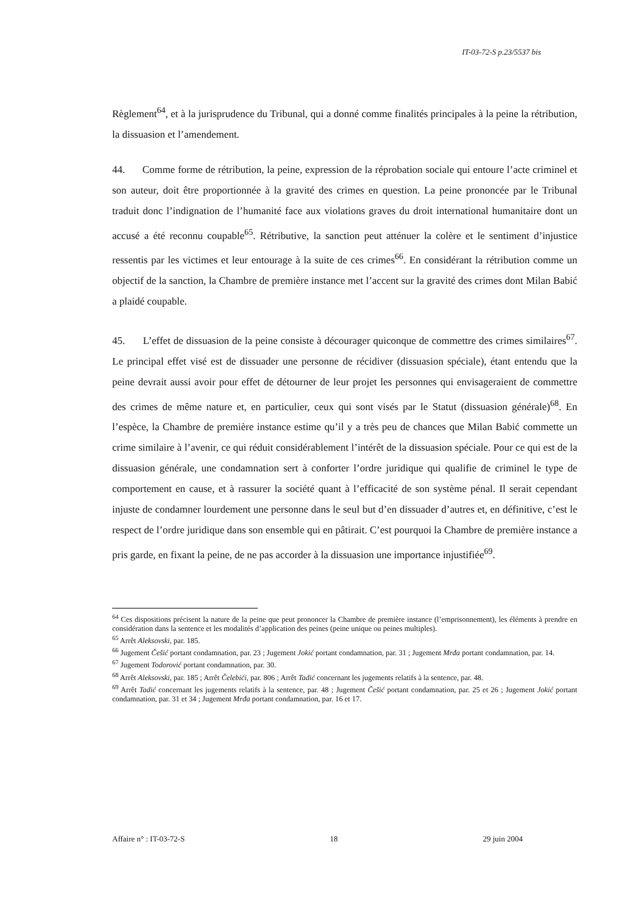IT-03-72-S p.23/5537 bis
Règlement<sup>64</sup>, et à la jurisprudence du Tribunal, qui a donné comme finalités principales à la peine la rétribution, la dissuasion et l’amendement.
44. Comme forme de rétribution, la peine, expression de la réprobation sociale qui entoure l’acte criminel et son auteur, doit être proportionnée à la gravité des crimes en question. La peine prononcée par le Tribunal traduit donc l’indignation de l’humanité face aux violations graves du droit international humanitaire dont un accusé a été reconnu coupable<sup>65</sup>. Rétributive, la sanction peut atténuer la colère et le sentiment d’injustice ressentis par les victimes et leur entourage à la suite de ces crimes<sup>66</sup>. En considérant la rétribution comme un objectif de la sanction, la Chambre de première instance met l’accent sur la gravité des crimes dont Milan Babić a plaidé coupable.
45. L’effet de dissuasion de la peine consiste à décourager quiconque de commettre des crimes similaires<sup>67</sup>. Le principal effet visé est de dissuader une personne de récidiver (dissuasion spéciale), étant entendu que la peine devrait aussi avoir pour effet de détourner de leur projet les personnes qui envisageraient de commettre des crimes de même nature et, en particulier, ceux qui sont visés par le Statut (dissuasion générale)<sup>68</sup>. En l’espèce, la Chambre de première instance estime qu’il y a très peu de chances que Milan Babić commette un crime similaire à l’avenir, ce qui réduit considérablement l’intérêt de la dissuasion spéciale. Pour ce qui est de la dissuasion générale, une condamnation sert à conforter l’ordre juridique qui qualifie de criminel le type de comportement en cause, et à rassurer la société quant à l’efficacité de son système pénal. Il serait cependant injuste de condamner lourdement une personne dans le seul but d’en dissuader d’autres et, en définitive, c’est le respect de l’ordre juridique dans son ensemble qui en pâtirait. C’est pourquoi la Chambre de première instance a pris garde, en fixant la peine, de ne pas accorder à la dissuasion une importance injustifiée<sup>69</sup>.
<sup>64</sup> Ces dispositions précisent la nature de la peine que peut prononcer la Chambre de première instance (l’emprisonnement), les éléments à prendre en considération dans la sentence et les modalités d’application des peines (peine unique ou peines multiples).
<sup>65</sup> Arrêt Aleksovski, par. 185.
<sup>66</sup> Jugement Češić portant condamnation, par. 23 ; Jugement Jokić portant condamnation, par. 31 ; Jugement Mrđa portant condamnation, par. 14.
<sup>67</sup> Jugement Todorović portant condamnation, par. 30.
<sup>68</sup> Arrêt Aleksovski, par. 185 ; Arrêt Čelebići, par. 806 ; Arrêt Tadić concernant les jugements relatifs à la sentence, par. 48.
<sup>69</sup> Arrêt Tadić concernant les jugements relatifs à la sentence, par. 48 ; Jugement Češić portant condamnation, par. 25 et 26 ; Jugement Jokić portant condamnation, par. 31 et 34 ; Jugement Mrđa portant condamnation, par. 16 et 17.
Affaire n° : IT-03-72-S 18 29 juin 2004